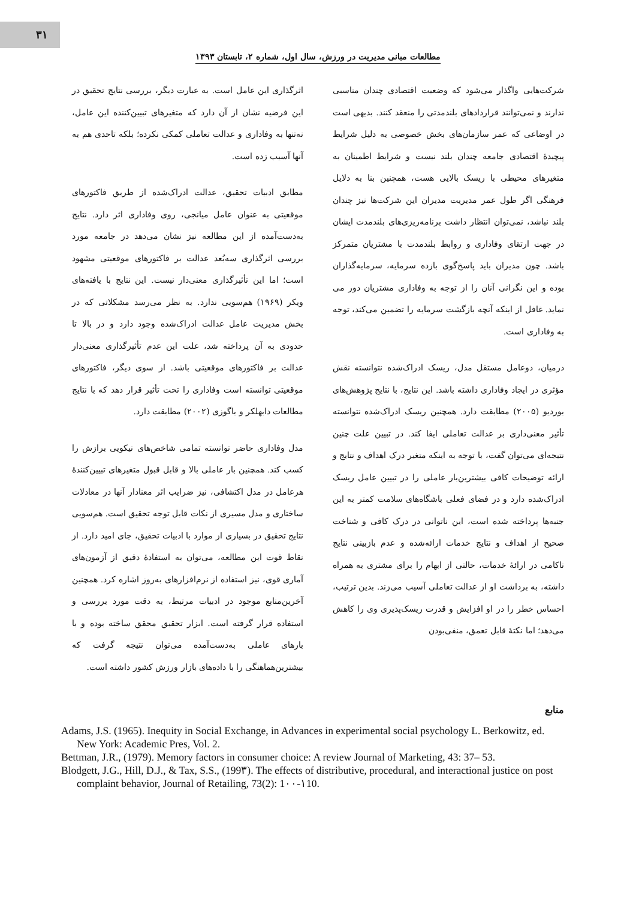۳۱
مطالعات مبانی مدیریت در ورزش، سال اول، شماره ۲، تابستان ۱۳۹۳
شرکت‌هایی واگذار می‌شود که وضعیت اقتصادی چندان مناسبی ندارند و نمی‌توانند قراردادهای بلندمدتی را منعقد کنند. بدیهی است در اوضاعی که عمر سازمان‌های بخش خصوصی به دلیل شرایط پیچیدهٔ اقتصادی جامعه چندان بلند نیست و شرایط اطمینان به متغیرهای محیطی با ریسک بالایی هست، همچنین بنا به دلایل فرهنگی اگر طول عمر مدیریت مدیران این شرکت‌ها نیز چندان بلند نباشد، نمی‌توان انتظار داشت برنامه‌ریزی‌های بلندمدت ایشان در جهت ارتقای وفاداری و روابط بلندمدت با مشتریان متمرکز باشد. چون مدیران باید پاسخ‌گوی بازده سرمایه، سرمایه‌گذاران بوده و این نگرانی آنان را از توجه به وفاداری مشتریان دور می نماید. غافل از اینکه آنچه بازگشت سرمایه را تضمین می‌کند، توجه به وفاداری است.
درمیان، دوعامل مستقل مدل، ریسک ادراک‌شده نتوانسته نقش مؤثری در ایجاد وفاداری داشته باشد. این نتایج، با نتایج پژوهش‌های بوردیو (۲۰۰۵) مطابقت دارد. همچنین ریسک ادراک‌شده نتوانسته تأثیر معنی‌داری بر عدالت تعاملی ایفا کند. در تبیین علت چنین نتیجه‌ای می‌توان گفت، با توجه به اینکه متغیر درک اهداف و نتایج و ارائه توضیحات کافی بیشترین‌بار عاملی را در تبیین عامل ریسک ادراک‌شده دارد و در فضای فعلی باشگاه‌های سلامت کمتر به این جنبه‌ها پرداخته شده است، این ناتوانی در درک کافی و شناخت صحیح از اهداف و نتایج خدمات ارائه‌شده و عدم بازبینی نتایج ناکامی در ارائهٔ خدمات، حالتی از ابهام را برای مشتری به همراه داشته، به برداشت او از عدالت تعاملی آسیب می‌زند. بدین ترتیب، احساس خطر را در او افزایش و قدرت ریسک‌پذیری وی را کاهش می‌دهد؛ اما نکتهٔ قابل تعمق، منفی‌بودن
اثرگذاری این عامل است. به عبارت دیگر، بررسی نتایج تحقیق در این فرضیه نشان از آن دارد که متغیرهای تبیین‌کننده این عامل، نه‌تنها به وفاداری و عدالت تعاملی کمکی نکرده؛ بلکه تاحدی هم به آنها آسیب زده است.
مطابق ادبیات تحقیق، عدالت ادراک‌شده از طریق فاکتورهای موقعیتی به عنوان عامل میانجی، روی وفاداری اثر دارد. نتایج به‌دست‌آمده از این مطالعه نیز نشان می‌دهد در جامعه مورد بررسی اثرگذاری سه‌بُعد عدالت بر فاکتورهای موقعیتی مشهود است؛ اما این تأثیرگذاری معنی‌دار نیست. این نتایج با یافته‌های ویکر (۱۹۶۹) هم‌سویی ندارد. به نظر می‌رسد مشکلاتی که در بخش مدیریت عامل عدالت ادراک‌شده وجود دارد و در بالا تا حدودی به آن پرداخته شد، علت این عدم تأثیرگذاری معنی‌دار عدالت بر فاکتورهای موقعیتی باشد. از سوی دیگر، فاکتورهای موقعیتی توانسته است وفاداری را تحت تأثیر قرار دهد که با نتایج مطالعات دابهلکر و باگوزی (۲۰۰۲) مطابقت دارد.
مدل وفاداری حاضر توانسته تمامی شاخص‌های نیکویی برازش را کسب کند. همچنین بار عاملی بالا و قابل قبول متغیرهای تبیین‌کنندهٔ هرعامل در مدل اکتشافی، نیز ضرایب اثر معنادار آنها در معادلات ساختاری و مدل مسیری از نکات قابل توجه تحقیق است. هم‌سویی نتایج تحقیق در بسیاری از موارد با ادبیات تحقیق، جای امید دارد. از نقاط قوت این مطالعه، می‌توان به استفادهٔ دقیق از آزمون‌های آماری قوی، نیز استفاده از نرم‌افزارهای به‌روز اشاره کرد. همچنین آخرین‌منابع موجود در ادبیات مرتبط، به دقت مورد بررسی و استفاده قرار گرفته است. ابزار تحقیق محقق ساخته بوده و با بارهای عاملی به‌دست‌آمده می‌توان نتیجه گرفت که بیشترین‌هماهنگی را با داده‌های بازار ورزش کشور داشته است.
منابع
Adams, J.S. (1965). Inequity in Social Exchange, in Advances in experimental social psychology L. Berkowitz, ed. New York: Academic Pres, Vol. 2.
Bettman, J.R., (1979). Memory factors in consumer choice: A review Journal of Marketing, 43: 37– 53.
Blodgett, J.G., Hill, D.J., & Tax, S.S., (199۳). The effects of distributive, procedural, and interactional justice on post complaint behavior, Journal of Retailing, 73(2): 1۰۰-۱10.